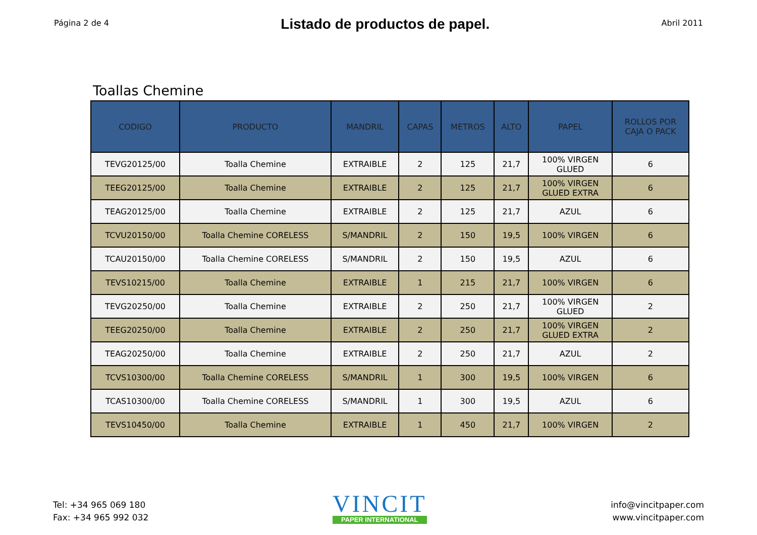Página 2 de 4
Listado de productos de papel.
Abril 2011
Toallas Chemine
| CODIGO | PRODUCTO | MANDRIL | CAPAS | METROS | ALTO | PAPEL | ROLLOS POR CAJA O PACK |
| --- | --- | --- | --- | --- | --- | --- | --- |
| TEVG20125/00 | Toalla Chemine | EXTRAIBLE | 2 | 125 | 21,7 | 100% VIRGEN GLUED | 6 |
| TEEG20125/00 | Toalla Chemine | EXTRAIBLE | 2 | 125 | 21,7 | 100% VIRGEN GLUED EXTRA | 6 |
| TEAG20125/00 | Toalla Chemine | EXTRAIBLE | 2 | 125 | 21,7 | AZUL | 6 |
| TCVU20150/00 | Toalla Chemine CORELESS | S/MANDRIL | 2 | 150 | 19,5 | 100% VIRGEN | 6 |
| TCAU20150/00 | Toalla Chemine CORELESS | S/MANDRIL | 2 | 150 | 19,5 | AZUL | 6 |
| TEVS10215/00 | Toalla Chemine | EXTRAIBLE | 1 | 215 | 21,7 | 100% VIRGEN | 6 |
| TEVG20250/00 | Toalla Chemine | EXTRAIBLE | 2 | 250 | 21,7 | 100% VIRGEN GLUED | 2 |
| TEEG20250/00 | Toalla Chemine | EXTRAIBLE | 2 | 250 | 21,7 | 100% VIRGEN GLUED EXTRA | 2 |
| TEAG20250/00 | Toalla Chemine | EXTRAIBLE | 2 | 250 | 21,7 | AZUL | 2 |
| TCVS10300/00 | Toalla Chemine CORELESS | S/MANDRIL | 1 | 300 | 19,5 | 100% VIRGEN | 6 |
| TCAS10300/00 | Toalla Chemine CORELESS | S/MANDRIL | 1 | 300 | 19,5 | AZUL | 6 |
| TEVS10450/00 | Toalla Chemine | EXTRAIBLE | 1 | 450 | 21,7 | 100% VIRGEN | 2 |
Tel: +34 965 069 180
Fax: +34 965 992 032
VINCIT
PAPER INTERNATIONAL
info@vincitpaper.com
www.vincitpaper.com